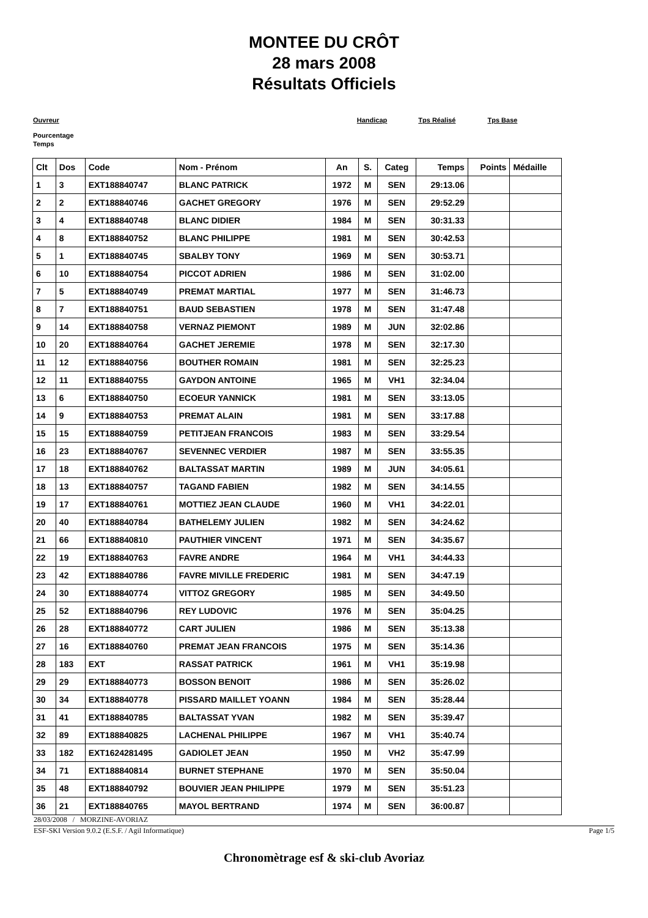MONTEE DU CRÔT
28 mars 2008
Résultats Officiels
Ouvreur Handicap Tps Réalisé Tps Base
Pourcentage
Temps
| Clt | Dos | Code | Nom - Prénom | An | S. | Categ | Temps | Points | Médaille |
| --- | --- | --- | --- | --- | --- | --- | --- | --- | --- |
| 1 | 3 | EXT188840747 | BLANC PATRICK | 1972 | M | SEN | 29:13.06 | | |
| 2 | 2 | EXT188840746 | GACHET GREGORY | 1976 | M | SEN | 29:52.29 | | |
| 3 | 4 | EXT188840748 | BLANC DIDIER | 1984 | M | SEN | 30:31.33 | | |
| 4 | 8 | EXT188840752 | BLANC PHILIPPE | 1981 | M | SEN | 30:42.53 | | |
| 5 | 1 | EXT188840745 | SBALBY TONY | 1969 | M | SEN | 30:53.71 | | |
| 6 | 10 | EXT188840754 | PICCOT ADRIEN | 1986 | M | SEN | 31:02.00 | | |
| 7 | 5 | EXT188840749 | PREMAT MARTIAL | 1977 | M | SEN | 31:46.73 | | |
| 8 | 7 | EXT188840751 | BAUD SEBASTIEN | 1978 | M | SEN | 31:47.48 | | |
| 9 | 14 | EXT188840758 | VERNAZ PIEMONT | 1989 | M | JUN | 32:02.86 | | |
| 10 | 20 | EXT188840764 | GACHET JEREMIE | 1978 | M | SEN | 32:17.30 | | |
| 11 | 12 | EXT188840756 | BOUTHER ROMAIN | 1981 | M | SEN | 32:25.23 | | |
| 12 | 11 | EXT188840755 | GAYDON ANTOINE | 1965 | M | VH1 | 32:34.04 | | |
| 13 | 6 | EXT188840750 | ECOEUR YANNICK | 1981 | M | SEN | 33:13.05 | | |
| 14 | 9 | EXT188840753 | PREMAT ALAIN | 1981 | M | SEN | 33:17.88 | | |
| 15 | 15 | EXT188840759 | PETITJEAN FRANCOIS | 1983 | M | SEN | 33:29.54 | | |
| 16 | 23 | EXT188840767 | SEVENNEC VERDIER | 1987 | M | SEN | 33:55.35 | | |
| 17 | 18 | EXT188840762 | BALTASSAT MARTIN | 1989 | M | JUN | 34:05.61 | | |
| 18 | 13 | EXT188840757 | TAGAND FABIEN | 1982 | M | SEN | 34:14.55 | | |
| 19 | 17 | EXT188840761 | MOTTIEZ JEAN CLAUDE | 1960 | M | VH1 | 34:22.01 | | |
| 20 | 40 | EXT188840784 | BATHELEMY JULIEN | 1982 | M | SEN | 34:24.62 | | |
| 21 | 66 | EXT188840810 | PAUTHIER VINCENT | 1971 | M | SEN | 34:35.67 | | |
| 22 | 19 | EXT188840763 | FAVRE ANDRE | 1964 | M | VH1 | 34:44.33 | | |
| 23 | 42 | EXT188840786 | FAVRE MIVILLE FREDERIC | 1981 | M | SEN | 34:47.19 | | |
| 24 | 30 | EXT188840774 | VITTOZ GREGORY | 1985 | M | SEN | 34:49.50 | | |
| 25 | 52 | EXT188840796 | REY LUDOVIC | 1976 | M | SEN | 35:04.25 | | |
| 26 | 28 | EXT188840772 | CART JULIEN | 1986 | M | SEN | 35:13.38 | | |
| 27 | 16 | EXT188840760 | PREMAT JEAN FRANCOIS | 1975 | M | SEN | 35:14.36 | | |
| 28 | 183 | EXT | RASSAT PATRICK | 1961 | M | VH1 | 35:19.98 | | |
| 29 | 29 | EXT188840773 | BOSSON BENOIT | 1986 | M | SEN | 35:26.02 | | |
| 30 | 34 | EXT188840778 | PISSARD MAILLET YOANN | 1984 | M | SEN | 35:28.44 | | |
| 31 | 41 | EXT188840785 | BALTASSAT YVAN | 1982 | M | SEN | 35:39.47 | | |
| 32 | 89 | EXT188840825 | LACHENAL PHILIPPE | 1967 | M | VH1 | 35:40.74 | | |
| 33 | 182 | EXT1624281495 | GADIOLET JEAN | 1950 | M | VH2 | 35:47.99 | | |
| 34 | 71 | EXT188840814 | BURNET STEPHANE | 1970 | M | SEN | 35:50.04 | | |
| 35 | 48 | EXT188840792 | BOUVIER JEAN PHILIPPE | 1979 | M | SEN | 35:51.23 | | |
| 36 | 21 | EXT188840765 | MAYOL BERTRAND | 1974 | M | SEN | 36:00.87 | | |
28/03/2008 / MORZINE-AVORIAZ
ESF-SKI Version 9.0.2 (E.S.F. / Agil Informatique) Page 1/5
Chronomètrage esf & ski-club Avoriaz